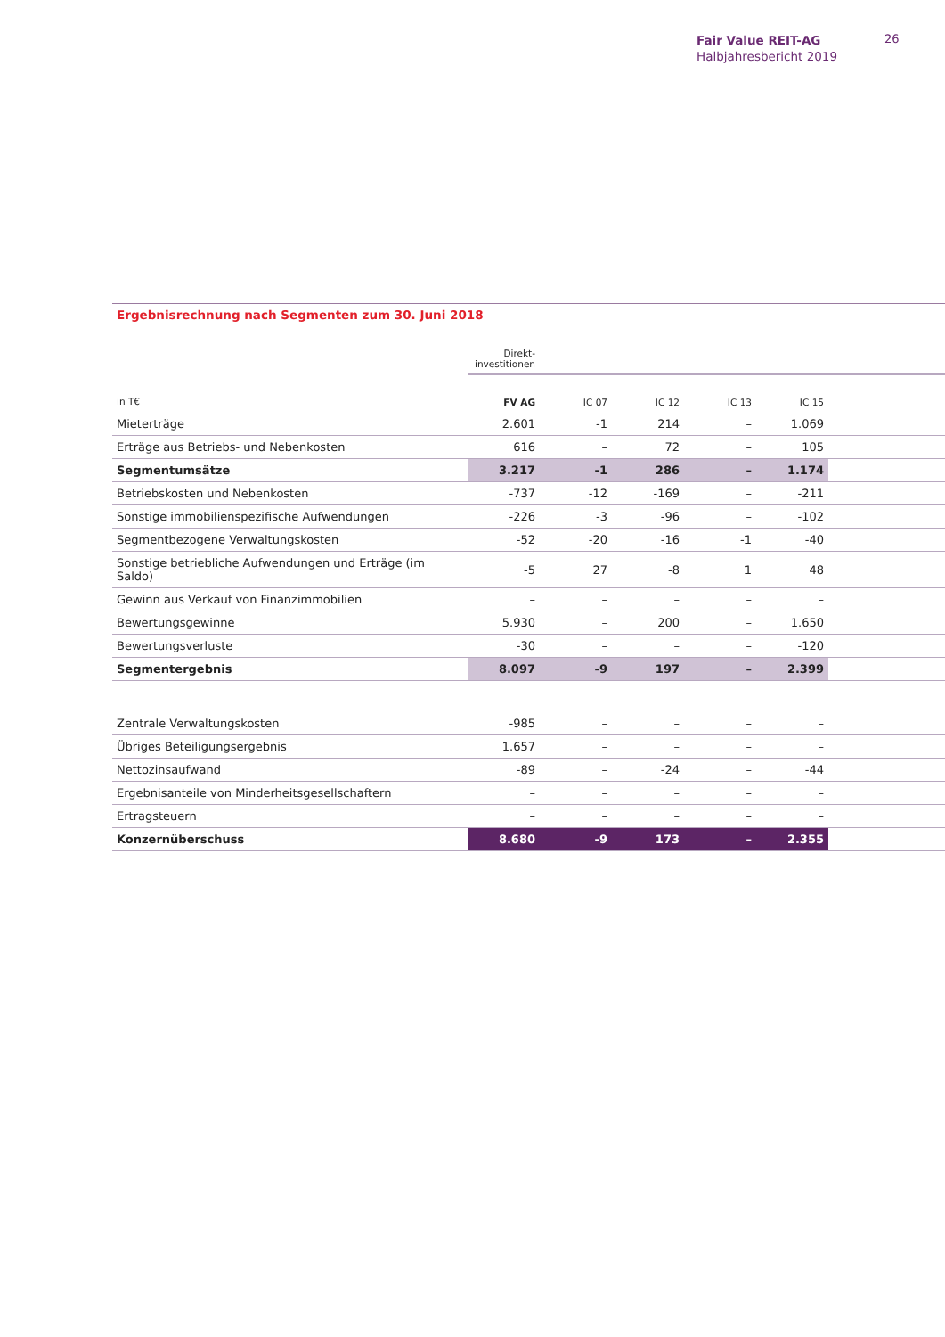Fair Value REIT-AG
Halbjahresbericht 2019
26
Ergebnisrechnung nach Segmenten zum 30. Juni 2018
| | Direkt- investitionen | | | | | |
| --- | --- | --- | --- | --- | --- | --- |
| in T€ | FV AG | IC 07 | IC 12 | IC 13 | IC 15 | |
| Mieterträge | 2.601 | -1 | 214 | – | 1.069 | |
| Erträge aus Betriebs- und Nebenkosten | 616 | – | 72 | – | 105 | |
| Segmentumsätze | 3.217 | -1 | 286 | – | 1.174 | |
| Betriebskosten und Nebenkosten | -737 | -12 | -169 | – | -211 | |
| Sonstige immobilienspezifische Aufwendungen | -226 | -3 | -96 | – | -102 | |
| Segmentbezogene Verwaltungskosten | -52 | -20 | -16 | -1 | -40 | |
| Sonstige betriebliche Aufwendungen und Erträge (im Saldo) | -5 | 27 | -8 | 1 | 48 | |
| Gewinn aus Verkauf von Finanzimmobilien | – | – | – | – | – | |
| Bewertungsgewinne | 5.930 | – | 200 | – | 1.650 | |
| Bewertungsverluste | -30 | – | – | – | -120 | |
| Segmentergebnis | 8.097 | -9 | 197 | – | 2.399 | |
| Zentrale Verwaltungskosten | -985 | – | – | – | – | |
| Übriges Beteiligungsergebnis | 1.657 | – | – | – | – | |
| Nettozinsaufwand | -89 | – | -24 | – | -44 | |
| Ergebnisanteile von Minderheitsgesellschaftern | – | – | – | – | – | |
| Ertragsteuern | – | – | – | – | – | |
| Konzernüberschuss | 8.680 | -9 | 173 | – | 2.355 | |